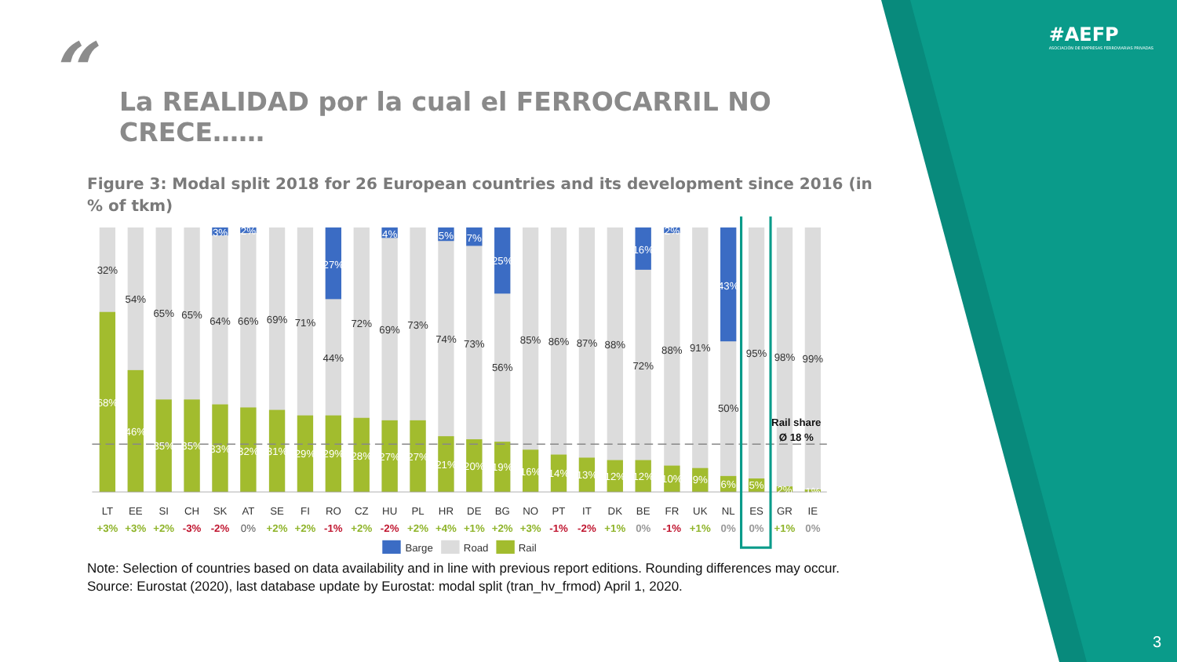#AEFP
ASOCIACIÓN DE EMPRESAS FERROVIARIAS PRIVADAS
“
La REALIDAD por la cual el FERROCARRIL NO CRECE……
Figure 3: Modal split 2018 for 26 European countries and its development since 2016 (in % of tkm)
3%
2%
27%
4%
5%
7%
25%
16%
2%
43%
32%
54%
65%
65%
64%
66%
69%
71%
44%
72%
69%
73%
74%
73%
56%
85%
86%
87%
88%
72%
88%
91%
50%
95%
98%
99%
68%
46%
35%
35%
33%
32%
31%
29%
29%
28%
27%
27%
21%
20%
19%
16%
14%
13%
12%
12%
10%
9%
6%
5%
2%
1%
Rail share
Ø 18 %
LT
EE
SI
CH
SK
AT
SE
FI
RO
CZ
HU
PL
HR
DE
BG
NO
PT
IT
DK
BE
FR
UK
NL
ES
GR
IE
+3%
+3%
+2%
-3%
-2%
0%
+2%
+2%
-1%
+2%
-2%
+2%
+4%
+1%
+2%
+3%
-1%
-2%
+1%
0%
-1%
+1%
0%
0%
+1%
0%
Barge
Road
Rail
Note: Selection of countries based on data availability and in line with previous report editions. Rounding differences may occur.
Source: Eurostat (2020), last database update by Eurostat: modal split (tran_hv_frmod) April 1, 2020.
3